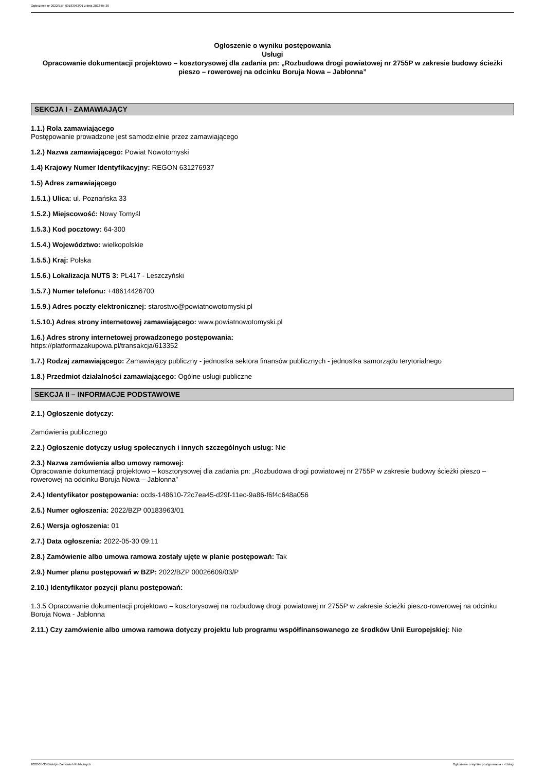Ogłoszenie nr 2022/BZP 00183963/01 z dnia 2022-05-30
Ogłoszenie o wyniku postępowania
Usługi
Opracowanie dokumentacji projektowo – kosztorysowej dla zadania pn: „Rozbudowa drogi powiatowej nr 2755P w zakresie budowy ścieżki pieszo – rowerowej na odcinku Boruja Nowa – Jabłonna”
SEKCJA I - ZAMAWIAJĄCY
1.1.) Rola zamawiającego
Postępowanie prowadzone jest samodzielnie przez zamawiającego
1.2.) Nazwa zamawiającego: Powiat Nowotomyski
1.4) Krajowy Numer Identyfikacyjny: REGON 631276937
1.5) Adres zamawiającego
1.5.1.) Ulica: ul. Poznańska 33
1.5.2.) Miejscowość: Nowy Tomyśl
1.5.3.) Kod pocztowy: 64-300
1.5.4.) Województwo: wielkopolskie
1.5.5.) Kraj: Polska
1.5.6.) Lokalizacja NUTS 3: PL417 - Leszczyński
1.5.7.) Numer telefonu: +48614426700
1.5.9.) Adres poczty elektronicznej: starostwo@powiatnowotomyski.pl
1.5.10.) Adres strony internetowej zamawiającego: www.powiatnowotomyski.pl
1.6.) Adres strony internetowej prowadzonego postępowania:
https://platformazakupowa.pl/transakcja/613352
1.7.) Rodzaj zamawiającego: Zamawiający publiczny - jednostka sektora finansów publicznych - jednostka samorządu terytorialnego
1.8.) Przedmiot działalności zamawiającego: Ogólne usługi publiczne
SEKCJA II – INFORMACJE PODSTAWOWE
2.1.) Ogłoszenie dotyczy:
Zamówienia publicznego
2.2.) Ogłoszenie dotyczy usług społecznych i innych szczególnych usług: Nie
2.3.) Nazwa zamówienia albo umowy ramowej:
Opracowanie dokumentacji projektowo – kosztorysowej dla zadania pn: „Rozbudowa drogi powiatowej nr 2755P w zakresie budowy ścieżki pieszo – rowerowej na odcinku Boruja Nowa – Jabłonna”
2.4.) Identyfikator postępowania: ocds-148610-72c7ea45-d29f-11ec-9a86-f6f4c648a056
2.5.) Numer ogłoszenia: 2022/BZP 00183963/01
2.6.) Wersja ogłoszenia: 01
2.7.) Data ogłoszenia: 2022-05-30 09:11
2.8.) Zamówienie albo umowa ramowa zostały ujęte w planie postępowań: Tak
2.9.) Numer planu postępowań w BZP: 2022/BZP 00026609/03/P
2.10.) Identyfikator pozycji planu postępowań:
1.3.5 Opracowanie dokumentacji projektowo – kosztorysowej na rozbudowę drogi powiatowej nr 2755P w zakresie ścieżki pieszo-rowerowej na odcinku Boruja Nowa - Jabłonna
2.11.) Czy zamówienie albo umowa ramowa dotyczy projektu lub programu współfinansowanego ze środków Unii Europejskiej: Nie
2022-05-30 Biuletyn Zamówień Publicznych Ogłoszenie o wyniku postępowania - - Usługi